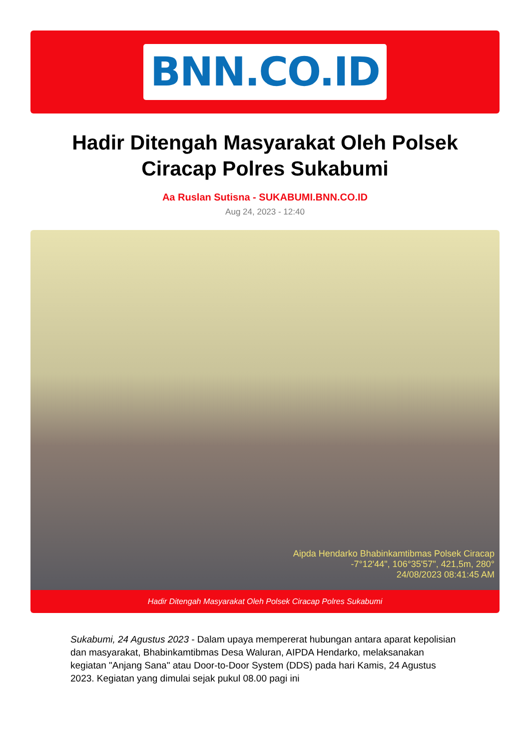BNN.CO.ID
Hadir Ditengah Masyarakat Oleh Polsek Ciracap Polres Sukabumi
Aa Ruslan Sutisna - SUKABUMI.BNN.CO.ID
Aug 24, 2023 - 12:40
Aipda Hendarko Bhabinkamtibmas Polsek Ciracap
-7°12'44", 106°35'57", 421,5m, 280°
24/08/2023 08:41:45 AM
Hadir Ditengah Masyarakat Oleh Polsek Ciracap Polres Sukabumi
Sukabumi, 24 Agustus 2023 - Dalam upaya mempererat hubungan antara aparat kepolisian dan masyarakat, Bhabinkamtibmas Desa Waluran, AIPDA Hendarko, melaksanakan kegiatan "Anjang Sana" atau Door-to-Door System (DDS) pada hari Kamis, 24 Agustus 2023. Kegiatan yang dimulai sejak pukul 08.00 pagi ini